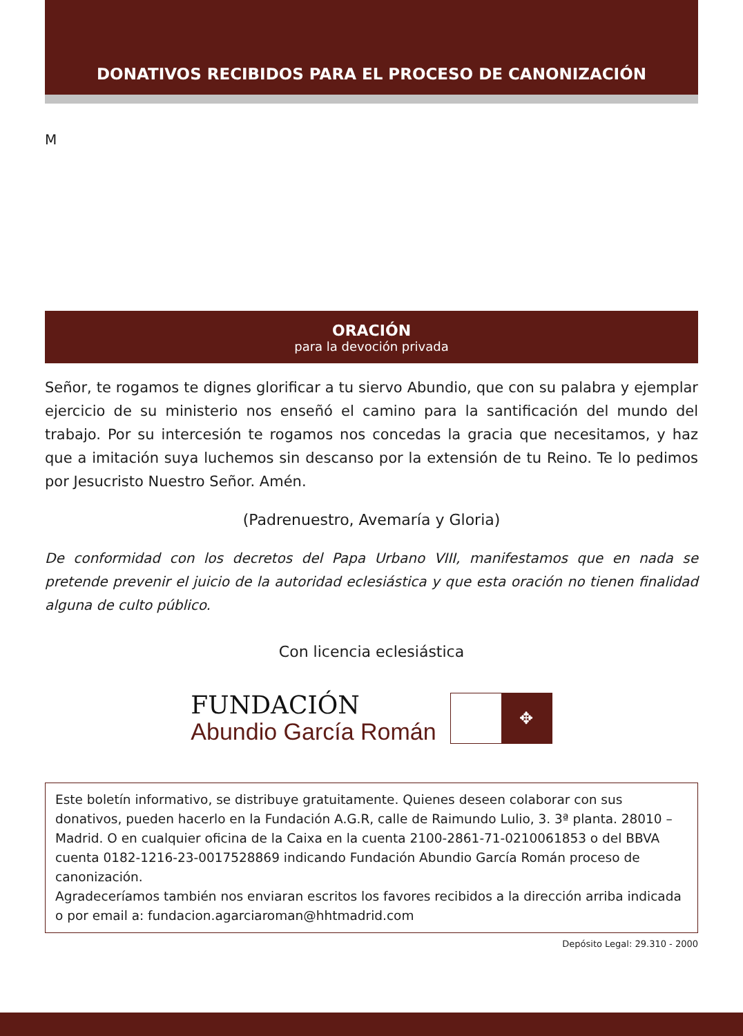DONATIVOS RECIBIDOS PARA EL PROCESO DE CANONIZACIÓN
M
ORACIÓN
para la devoción privada
Señor, te rogamos te dignes glorificar a tu siervo Abundio, que con su palabra y ejemplar ejercicio de su ministerio nos enseñó el camino para la santificación del mundo del trabajo. Por su intercesión te rogamos nos concedas la gracia que necesitamos, y haz que a imitación suya luchemos sin descanso por la extensión de tu Reino. Te lo pedimos por Jesucristo Nuestro Señor. Amén.
(Padrenuestro, Avemaría y Gloria)
De conformidad con los decretos del Papa Urbano VIII, manifestamos que en nada se pretende prevenir el juicio de la autoridad eclesiástica y que esta oración no tienen finalidad alguna de culto público.
Con licencia eclesiástica
FUNDACIÓN
Abundio García Román
✥
Este boletín informativo, se distribuye gratuitamente. Quienes deseen colaborar con sus donativos, pueden hacerlo en la Fundación A.G.R, calle de Raimundo Lulio, 3. 3ª planta. 28010 – Madrid. O en cualquier oficina de la Caixa en la cuenta 2100-2861-71-0210061853 o del BBVA cuenta 0182-1216-23-0017528869 indicando Fundación Abundio García Román proceso de canonización.
Agradeceríamos también nos enviaran escritos los favores recibidos a la dirección arriba indicada o por email a: fundacion.agarciaroman@hhtmadrid.com
Depósito Legal: 29.310 - 2000